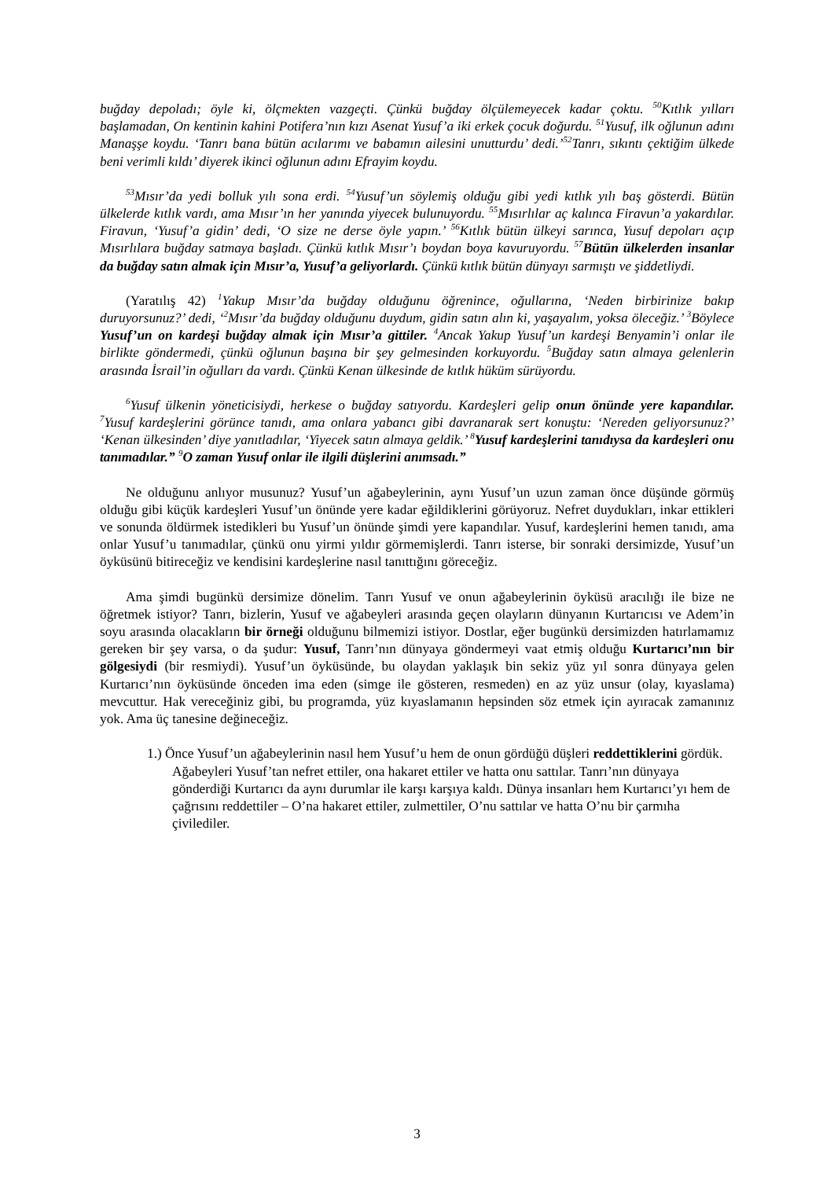buğday depoladı; öyle ki, ölçmekten vazgeçti. Çünkü buğday ölçülemeyecek kadar çoktu. <sup>50</sup>Kıtlık yılları başlamadan, On kentinin kahini Potifera’nın kızı Asenat Yusuf’a iki erkek çocuk doğurdu. <sup>51</sup>Yusuf, ilk oğlunun adını Manaşşe koydu. ‘Tanrı bana bütün acılarımı ve babamın ailesini unutturdu’ dedi.’<sup>52</sup>Tanrı, sıkıntı çektiğim ülkede beni verimli kıldı’ diyerek ikinci oğlunun adını Efrayim koydu.
<sup>53</sup> Mısır’da yedi bolluk yılı sona erdi. <sup>54</sup>Yusuf’un söylemiş olduğu gibi yedi kıtlık yılı baş gösterdi. Bütün ülkelerde kıtlık vardı, ama Mısır’ın her yanında yiyecek bulunuyordu. <sup>55</sup>Mısırlılar aç kalınca Firavun’a yakardılar. Firavun, ‘Yusuf’a gidin’ dedi, ‘O size ne derse öyle yapın.’ <sup>56</sup>Kıtlık bütün ülkeyi sarınca, Yusuf depoları açıp Mısırlılara buğday satmaya başladı. Çünkü kıtlık Mısır’ı boydan boya kavuruyordu. <sup>57</sup>Bütün ülkelerden insanlar da buğday satın almak için Mısır’a, Yusuf’a geliyorlardı. Çünkü kıtlık bütün dünyayı sarmıştı ve şiddetliydi.
(Yaratılış 42) <sup>1</sup>Yakup Mısır’da buğday olduğunu öğrenince, oğullarına, ‘Neden birbirinize bakıp duruyorsunuz?’ dedi, ‘<sup>2</sup>Mısır’da buğday olduğunu duydum, gidin satın alın ki, yaşayalım, yoksa öleceğiz.’ <sup>3</sup>Böylece Yusuf’un on kardeşi buğday almak için Mısır’a gittiler. <sup>4</sup>Ancak Yakup Yusuf’un kardeşi Benyamin’i onlar ile birlikte göndermedi, çünkü oğlunun başına bir şey gelmesinden korkuyordu. <sup>5</sup>Buğday satın almaya gelenlerin arasında İsrail’in oğulları da vardı. Çünkü Kenan ülkesinde de kıtlık hüküm sürüyordu.
<sup>6</sup> Yusuf ülkenin yöneticisiydi, herkese o buğday satıyordu. Kardeşleri gelip onun önünde yere kapandılar. <sup>7</sup>Yusuf kardeşlerini görünce tanıdı, ama onlara yabancı gibi davranarak sert konuştu: ‘Nereden geliyorsunuz?’ ‘Kenan ülkesinden’ diye yanıtladılar, ‘Yiyecek satın almaya geldik.’ <sup>8</sup>Yusuf kardeşlerini tanıdıysa da kardeşleri onu tanımadılar.” <sup>9</sup>O zaman Yusuf onlar ile ilgili düşlerini anımsadı.”
Ne olduğunu anlıyor musunuz? Yusuf’un ağabeylerinin, aynı Yusuf’un uzun zaman önce düşünde görmüş olduğu gibi küçük kardeşleri Yusuf’un önünde yere kadar eğildiklerini görüyoruz. Nefret duydukları, inkar ettikleri ve sonunda öldürmek istedikleri bu Yusuf’un önünde şimdi yere kapandılar. Yusuf, kardeşlerini hemen tanıdı, ama onlar Yusuf’u tanımadılar, çünkü onu yirmi yıldır görmemişlerdi. Tanrı isterse, bir sonraki dersimizde, Yusuf’un öyküsünü bitireceğiz ve kendisini kardeşlerine nasıl tanıttığını göreceğiz.
Ama şimdi bugünkü dersimize dönelim. Tanrı Yusuf ve onun ağabeylerinin öyküsü aracılığı ile bize ne öğretmek istiyor? Tanrı, bizlerin, Yusuf ve ağabeyleri arasında geçen olayların dünyanın Kurtarıcısı ve Adem’in soyu arasında olacakların bir örneği olduğunu bilmemizi istiyor. Dostlar, eğer bugünkü dersimizden hatırlamamız gereken bir şey varsa, o da şudur: Yusuf, Tanrı’nın dünyaya göndermeyi vaat etmiş olduğu Kurtarıcı’nın bir gölgesiydi (bir resmiydi). Yusuf’un öyküsünde, bu olaydan yaklaşık bin sekiz yüz yıl sonra dünyaya gelen Kurtarıcı’nın öyküsünde önceden ima eden (simge ile gösteren, resmeden) en az yüz unsur (olay, kıyaslama) mevcuttur. Hak vereceğiniz gibi, bu programda, yüz kıyaslamanın hepsinden söz etmek için ayıracak zamanınız yok. Ama üç tanesine değineceğiz.
1.) Önce Yusuf’un ağabeylerinin nasıl hem Yusuf’u hem de onun gördüğü düşleri reddettiklerini gördük. Ağabeyleri Yusuf’tan nefret ettiler, ona hakaret ettiler ve hatta onu sattılar. Tanrı’nın dünyaya gönderdiği Kurtarıcı da aynı durumlar ile karşı karşıya kaldı. Dünya insanları hem Kurtarıcı’yı hem de çağrısını reddettiler – O’na hakaret ettiler, zulmettiler, O’nu sattılar ve hatta O’nu bir çarmıha çivilediler.
3